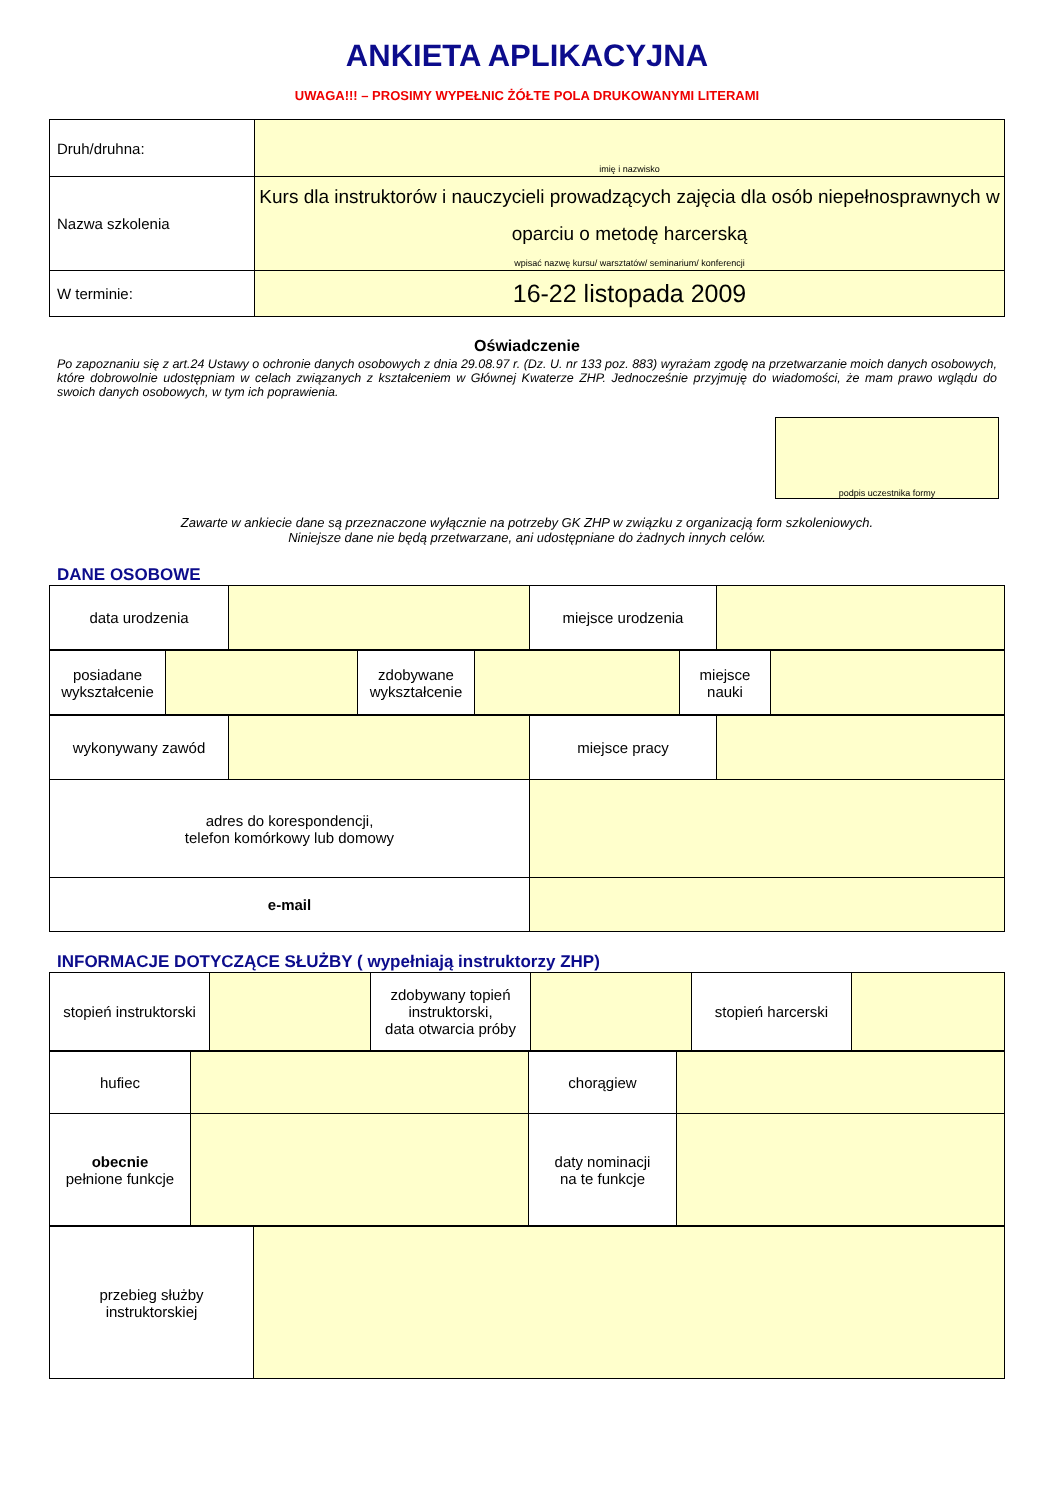ANKIETA APLIKACYJNA
UWAGA!!! – PROSIMY WYPEŁNIC ŻÓŁTE POLA DRUKOWANYMI LITERAMI
| Druh/druhna: | imię i nazwisko |
| Nazwa szkolenia | Kurs dla instruktorów i nauczycieli prowadzących zajęcia dla osób niepełnosprawnych w oparciu o metodę harcerską wpisać nazwę kursu/ warsztatów/ seminarium/ konferencji |
| W terminie: | 16-22 listopada 2009 |
Oświadczenie
Po zapoznaniu się z art.24 Ustawy o ochronie danych osobowych z dnia 29.08.97 r. (Dz. U. nr 133 poz. 883) wyrażam zgodę na przetwarzanie moich danych osobowych, które dobrowolnie udostępniam w celach związanych z kształceniem w Głównej Kwaterze ZHP. Jednocześnie przyjmuję do wiadomości, że mam prawo wglądu do swoich danych osobowych, w tym ich poprawienia.
podpis uczestnika formy
Zawarte w ankiecie dane są przeznaczone wyłącznie na potrzeby GK ZHP w związku z organizacją form szkoleniowych.
Niniejsze dane nie będą przetwarzane, ani udostępniane do żadnych innych celów.
DANE OSOBOWE
| data urodzenia | | miejsce urodzenia | |
| posiadane wykształcenie | | zdobywane wykształcenie | | miejsce nauki | |
| wykonywany zawód | | miejsce pracy | |
| adres do korespondencji, telefon komórkowy lub domowy | | | |
| e-mail | | | |
INFORMACJE DOTYCZĄCE SŁUŻBY ( wypełniają instruktorzy ZHP)
| stopień instruktorski | | zdobywany topień instruktorski, data otwarcia próby | | stopień harcerski | |
| hufiec | | chorągiew | |
| obecnie pełnione funkcje | | daty nominacji na te funkcje | |
| przebieg służby instruktorskiej | |